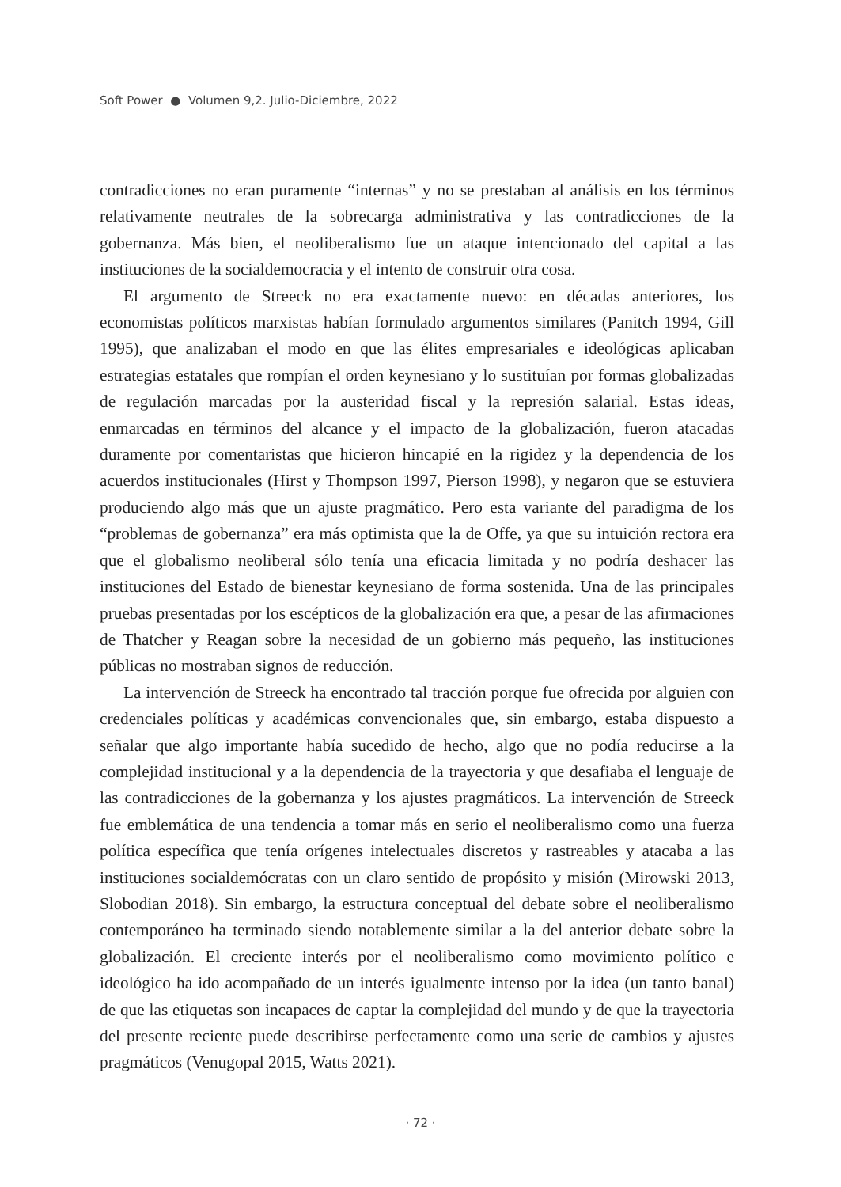Soft Power ● Volumen 9,2. Julio-Diciembre, 2022
contradicciones no eran puramente “internas” y no se prestaban al análisis en los términos relativamente neutrales de la sobrecarga administrativa y las contradicciones de la gobernanza. Más bien, el neoliberalismo fue un ataque intencionado del capital a las instituciones de la socialdemocracia y el intento de construir otra cosa.
El argumento de Streeck no era exactamente nuevo: en décadas anteriores, los economistas políticos marxistas habían formulado argumentos similares (Panitch 1994, Gill 1995), que analizaban el modo en que las élites empresariales e ideológicas aplicaban estrategias estatales que rompían el orden keynesiano y lo sustituían por formas globalizadas de regulación marcadas por la austeridad fiscal y la represión salarial. Estas ideas, enmarcadas en términos del alcance y el impacto de la globalización, fueron atacadas duramente por comentaristas que hicieron hincapié en la rigidez y la dependencia de los acuerdos institucionales (Hirst y Thompson 1997, Pierson 1998), y negaron que se estuviera produciendo algo más que un ajuste pragmático. Pero esta variante del paradigma de los “problemas de gobernanza” era más optimista que la de Offe, ya que su intuición rectora era que el globalismo neoliberal sólo tenía una eficacia limitada y no podría deshacer las instituciones del Estado de bienestar keynesiano de forma sostenida. Una de las principales pruebas presentadas por los escépticos de la globalización era que, a pesar de las afirmaciones de Thatcher y Reagan sobre la necesidad de un gobierno más pequeño, las instituciones públicas no mostraban signos de reducción.
La intervención de Streeck ha encontrado tal tracción porque fue ofrecida por alguien con credenciales políticas y académicas convencionales que, sin embargo, estaba dispuesto a señalar que algo importante había sucedido de hecho, algo que no podía reducirse a la complejidad institucional y a la dependencia de la trayectoria y que desafiaba el lenguaje de las contradicciones de la gobernanza y los ajustes pragmáticos. La intervención de Streeck fue emblemática de una tendencia a tomar más en serio el neoliberalismo como una fuerza política específica que tenía orígenes intelectuales discretos y rastreables y atacaba a las instituciones socialdemócratas con un claro sentido de propósito y misión (Mirowski 2013, Slobodian 2018). Sin embargo, la estructura conceptual del debate sobre el neoliberalismo contemporáneo ha terminado siendo notablemente similar a la del anterior debate sobre la globalización. El creciente interés por el neoliberalismo como movimiento político e ideológico ha ido acompañado de un interés igualmente intenso por la idea (un tanto banal) de que las etiquetas son incapaces de captar la complejidad del mundo y de que la trayectoria del presente reciente puede describirse perfectamente como una serie de cambios y ajustes pragmáticos (Venugopal 2015, Watts 2021).
· 72 ·